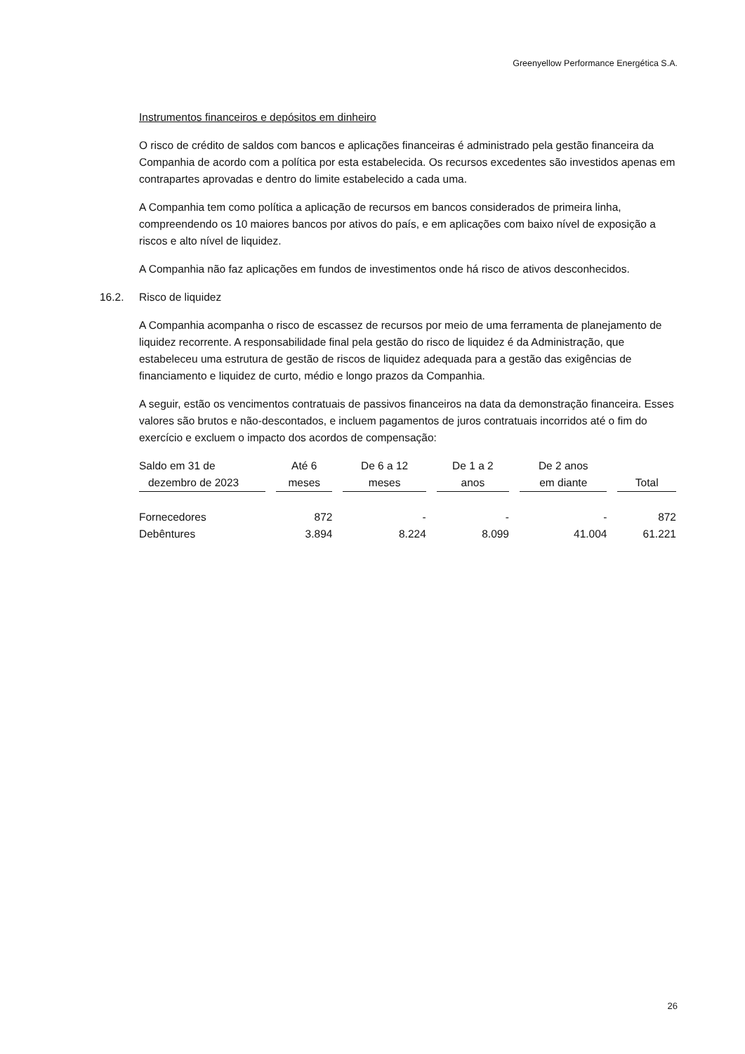Greenyellow Performance Energética S.A.
Instrumentos financeiros e depósitos em dinheiro
O risco de crédito de saldos com bancos e aplicações financeiras é administrado pela gestão financeira da Companhia de acordo com a política por esta estabelecida. Os recursos excedentes são investidos apenas em contrapartes aprovadas e dentro do limite estabelecido a cada uma.
A Companhia tem como política a aplicação de recursos em bancos considerados de primeira linha, compreendendo os 10 maiores bancos por ativos do país, e em aplicações com baixo nível de exposição a riscos e alto nível de liquidez.
A Companhia não faz aplicações em fundos de investimentos onde há risco de ativos desconhecidos.
16.2. Risco de liquidez
A Companhia acompanha o risco de escassez de recursos por meio de uma ferramenta de planejamento de liquidez recorrente. A responsabilidade final pela gestão do risco de liquidez é da Administração, que estabeleceu uma estrutura de gestão de riscos de liquidez adequada para a gestão das exigências de financiamento e liquidez de curto, médio e longo prazos da Companhia.
A seguir, estão os vencimentos contratuais de passivos financeiros na data da demonstração financeira. Esses valores são brutos e não-descontados, e incluem pagamentos de juros contratuais incorridos até o fim do exercício e excluem o impacto dos acordos de compensação:
| Saldo em 31 de dezembro de 2023 | Até 6 meses | De 6 a 12 meses | De 1 a 2 anos | De 2 anos em diante | Total |
| --- | --- | --- | --- | --- | --- |
| Fornecedores | 872 | - | - | - | 872 |
| Debêntures | 3.894 | 8.224 | 8.099 | 41.004 | 61.221 |
26